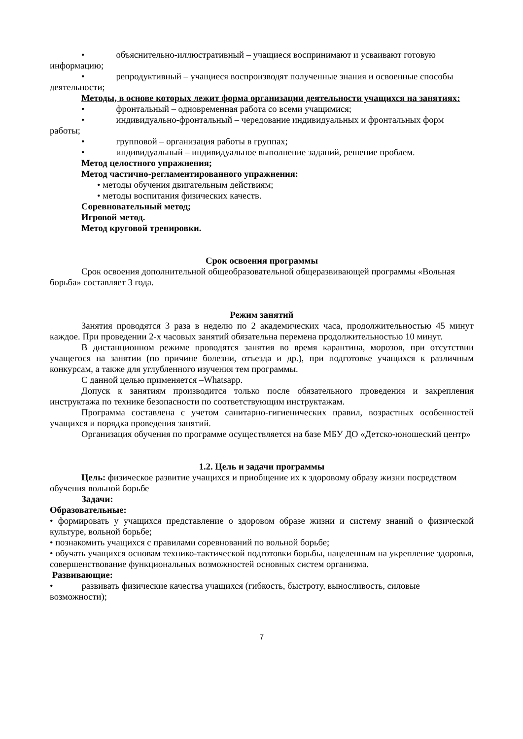• объяснительно-иллюстративный – учащиеся воспринимают и усваивают готовую информацию;
• репродуктивный – учащиеся воспроизводят полученные знания и освоенные способы деятельности;
Методы, в основе которых лежит форма организации деятельности учащихся на занятиях:
• фронтальный – одновременная работа со всеми учащимися;
• индивидуально-фронтальный – чередование индивидуальных и фронтальных форм работы;
• групповой – организация работы в группах;
• индивидуальный – индивидуальное выполнение заданий, решение проблем.
Метод целостного упражнения;
Метод частично-регламентированного упражнения:
• методы обучения двигательным действиям;
• методы воспитания физических качеств.
Соревновательный метод;
Игровой метод.
Метод круговой тренировки.
Срок освоения программы
Срок освоения дополнительной общеобразовательной общеразвивающей программы «Вольная борьба» составляет 3 года.
Режим занятий
Занятия проводятся 3 раза в неделю по 2 академических часа, продолжительностью 45 минут каждое. При проведении 2-х часовых занятий обязательна перемена продолжительностью 10 минут.
В дистанционном режиме проводятся занятия во время карантина, морозов, при отсутствии учащегося на занятии (по причине болезни, отъезда и др.), при подготовке учащихся к различным конкурсам, а также для углубленного изучения тем программы.
С данной целью применяется –Whatsapp.
Допуск к занятиям производится только после обязательного проведения и закрепления инструктажа по технике безопасности по соответствующим инструктажам.
Программа составлена с учетом санитарно-гигиенических правил, возрастных особенностей учащихся и порядка проведения занятий.
Организация обучения по программе осуществляется на базе МБУ ДО «Детско-юношеский центр»
1.2. Цель и задачи программы
Цель: физическое развитие учащихся и приобщение их к здоровому образу жизни посредством обучения вольной борьбе
Задачи:
Образовательные:
• формировать у учащихся представление о здоровом образе жизни и систему знаний о физической культуре, вольной борьбе;
• познакомить учащихся с правилами соревнований по вольной борьбе;
• обучать учащихся основам технико-тактической подготовки борьбы, нацеленным на укрепление здоровья, совершенствование функциональных возможностей основных систем организма.
Развивающие:
• развивать физические качества учащихся (гибкость, быстроту, выносливость, силовые возможности);
7